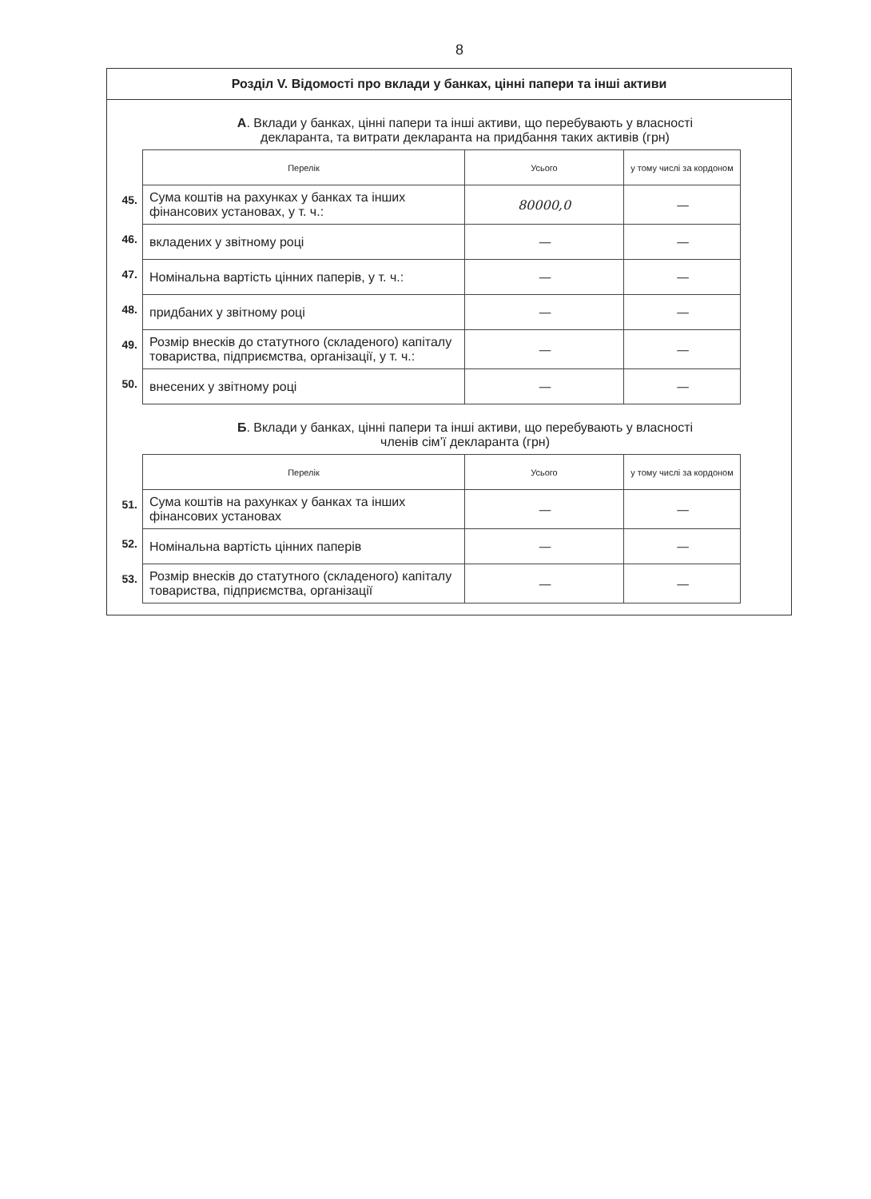8
Розділ V. Відомості про вклади у банках, цінні папери та інші активи
А. Вклади у банках, цінні папери та інші активи, що перебувають у власності
декларанта, та витрати декларанта на придбання таких активів (грн)
| | Перелік | Усього | у тому числі за кордоном |
| 45. | Сума коштів на рахунках у банках та інших фінансових установах, у т. ч.: | 80000,0 | — |
| 46. | вкладених у звітному році | — | — |
| 47. | Номінальна вартість цінних паперів, у т. ч.: | — | — |
| 48. | придбаних у звітному році | — | — |
| 49. | Розмір внесків до статутного (складеного) капіталу товариства, підприємства, організації, у т. ч.: | — | — |
| 50. | внесених у звітному році | — | — |
Б. Вклади у банках, цінні папери та інші активи, що перебувають у власності
членів сім’ї декларанта (грн)
| | Перелік | Усього | у тому числі за кордоном |
| 51. | Сума коштів на рахунках у банках та інших фінансових установах | — | — |
| 52. | Номінальна вартість цінних паперів | — | — |
| 53. | Розмір внесків до статутного (складеного) капіталу товариства, підприємства, організації | — | — |